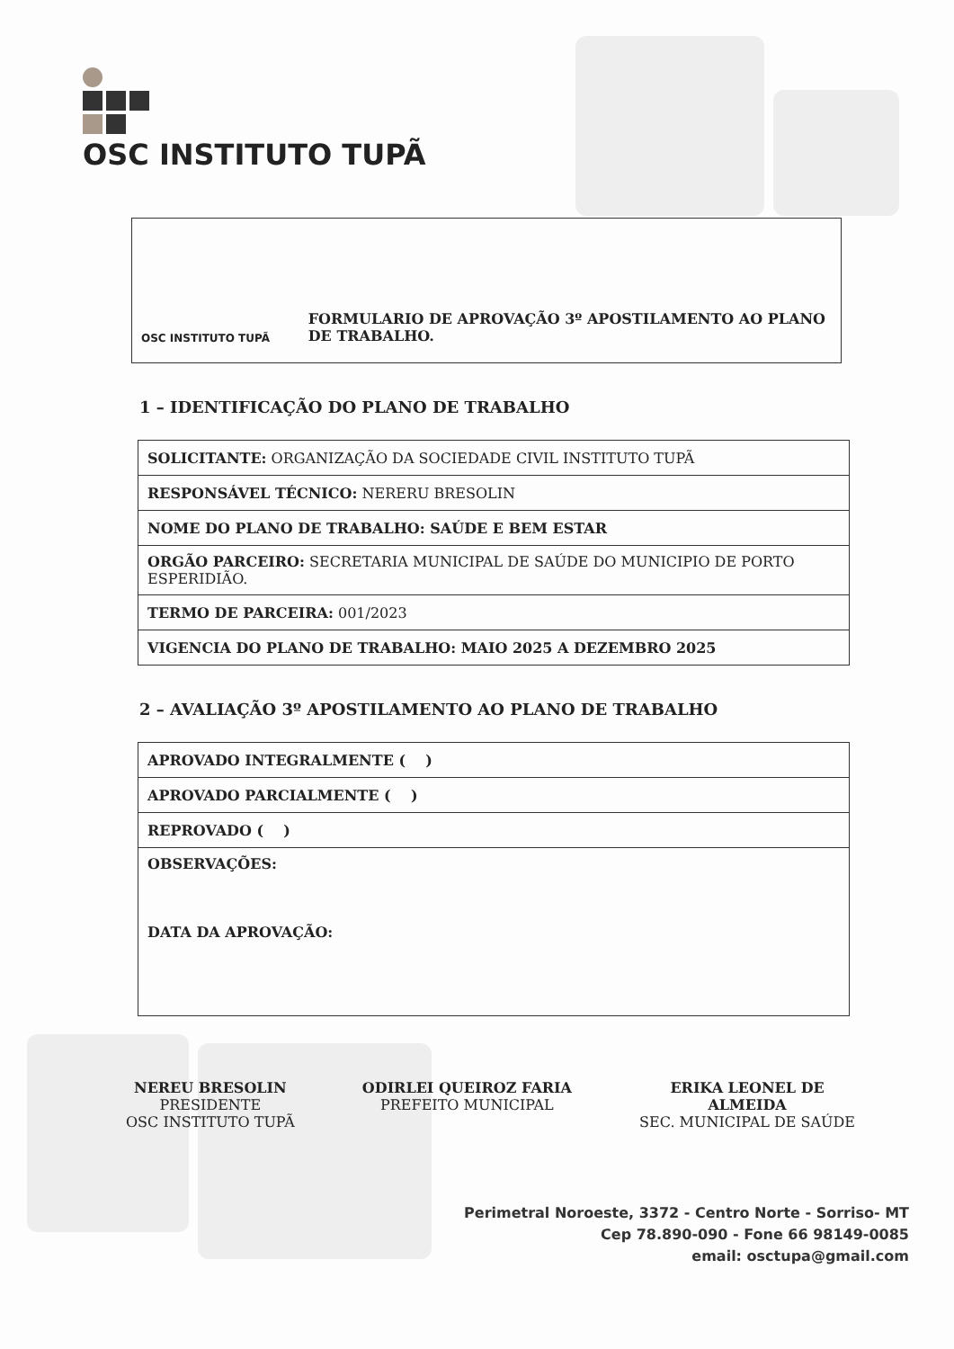OSC INSTITUTO TUPÃ
OSC INSTITUTO TUPÃ
FORMULARIO DE APROVAÇÃO 3º APOSTILAMENTO AO PLANO DE TRABALHO.
1 – IDENTIFICAÇÃO DO PLANO DE TRABALHO
| SOLICITANTE: ORGANIZAÇÃO DA SOCIEDADE CIVIL INSTITUTO TUPÃ |
| RESPONSÁVEL TÉCNICO: NERERU BRESOLIN |
| NOME DO PLANO DE TRABALHO: SAÚDE E BEM ESTAR |
| ORGÃO PARCEIRO: SECRETARIA MUNICIPAL DE SAÚDE DO MUNICIPIO DE PORTO ESPERIDIÃO. |
| TERMO DE PARCEIRA: 001/2023 |
| VIGENCIA DO PLANO DE TRABALHO: MAIO 2025 A DEZEMBRO 2025 |
2 – AVALIAÇÃO 3º APOSTILAMENTO AO PLANO DE TRABALHO
| APROVADO INTEGRALMENTE ( ) |
| APROVADO PARCIALMENTE ( ) |
| REPROVADO ( ) |
| OBSERVAÇÕES: DATA DA APROVAÇÃO: |
NEREU BRESOLIN
PRESIDENTE
OSC INSTITUTO TUPÃ
ODIRLEI QUEIROZ FARIA
PREFEITO MUNICIPAL
ERIKA LEONEL DE
ALMEIDA
SEC. MUNICIPAL DE SAÚDE
Perimetral Noroeste, 3372 - Centro Norte - Sorriso- MT
Cep 78.890-090 - Fone 66 98149-0085
email: osctupa@gmail.com